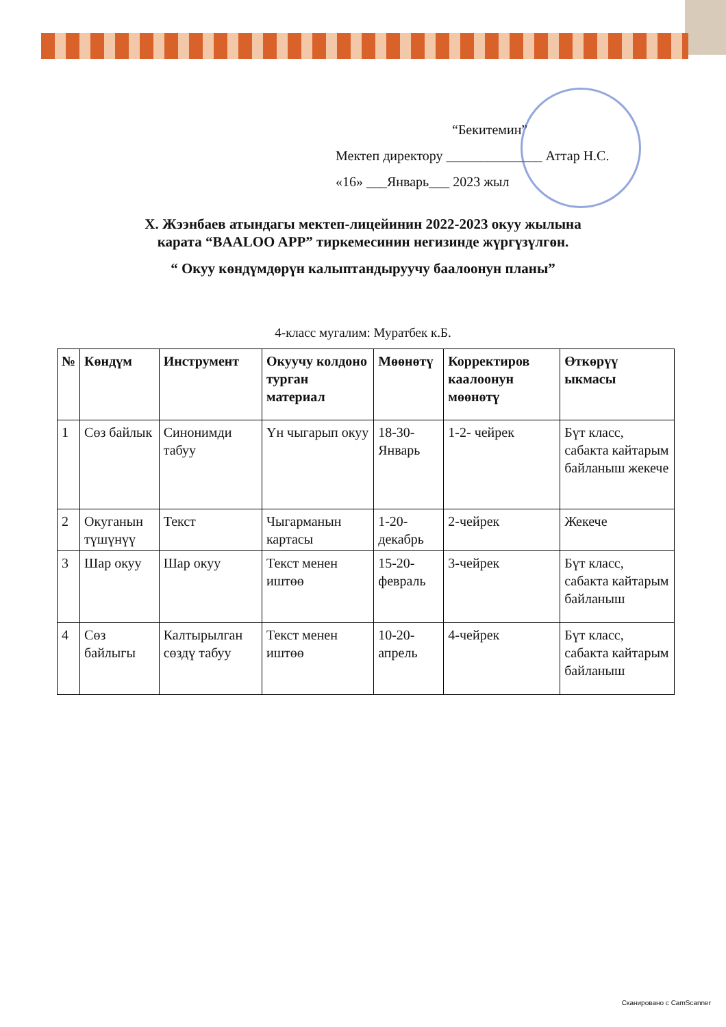“Бекитемин”
Мектеп директору ______________ Аттар Н.С.
«16» ___Январь___ 2023 жыл
Х. Жээнбаев атындагы мектеп-лицейинин 2022-2023 окуу жылына
карата “BAALOO APP” тиркемесинин негизинде жүргүзүлгөн.
“ Окуу көндүмдөрүн калыптандыруучу баалоонун планы”
4-класс мугалим: Муратбек к.Б.
| № | Көндүм | Инструмент | Окуучу колдоно турган материал | Мөөнөтү | Корректиров каалоонун мөөнөтү | Өткөрүү ыкмасы |
| --- | --- | --- | --- | --- | --- | --- |
| 1 | Сөз байлык | Синонимди табуу | Үн чыгарып окуу | 18-30-Январь | 1-2- чейрек | Бүт класс, сабакта кайтарым байланыш жекече |
| 2 | Окуганын түшүнүү | Текст | Чыгарманын картасы | 1-20-декабрь | 2-чейрек | Жекече |
| 3 | Шар окуу | Шар окуу | Текст менен иштөө | 15-20-февраль | 3-чейрек | Бүт класс, сабакта кайтарым байланыш |
| 4 | Сөз байлыгы | Калтырылган сөздү табуу | Текст менен иштөө | 10-20-апрель | 4-чейрек | Бүт класс, сабакта кайтарым байланыш |
Сканировано с CamScanner